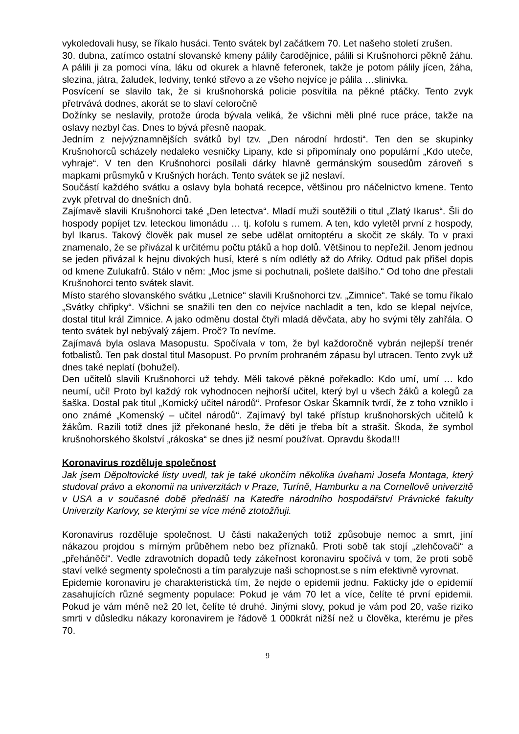vykoledovali husy, se říkalo husáci. Tento svátek byl začátkem 70. Let našeho století zrušen.
30. dubna, zatímco ostatní slovanské kmeny pálily čarodějnice, pálili si Krušnohorci pěkně žáhu. A pálili ji za pomoci vína, láku od okurek a hlavně feferonek, takže je potom pálily jícen, žáha, slezina, játra, žaludek, ledviny, tenké střevo a ze všeho nejvíce je pálila …slinivka.
Posvícení se slavilo tak, že si krušnohorská policie posvítila na pěkné ptáčky. Tento zvyk přetrvává dodnes, akorát se to slaví celoročně
Dožínky se neslavily, protože úroda bývala veliká, že všichni měli plné ruce práce, takže na oslavy nezbyl čas. Dnes to bývá přesně naopak.
Jedním z nejvýznamnějších svátků byl tzv. „Den národní hrdosti“. Ten den se skupinky Krušnohorců scházely nedaleko vesničky Lipany, kde si připomínaly ono populární „Kdo uteče, vyhraje“. V ten den Krušnohorci posílali dárky hlavně germánským sousedům zároveň s mapkami průsmyků v Krušných horách. Tento svátek se již neslaví.
Součástí každého svátku a oslavy byla bohatá recepce, většinou pro náčelnictvo kmene. Tento zvyk přetrval do dnešních dnů.
Zajímavě slavili Krušnohorci také „Den letectva“. Mladí muži soutěžili o titul „Zlatý Ikarus“. Šli do hospody popíjet tzv. leteckou limonádu … tj. kofolu s rumem. A ten, kdo vyletěl první z hospody, byl Ikarus. Takový člověk pak musel ze sebe udělat ornitoptéru a skočit ze skály. To v praxi znamenalo, že se přivázal k určitému počtu ptáků a hop dolů. Většinou to nepřežil. Jenom jednou se jeden přivázal k hejnu divokých husí, které s ním odlétly až do Afriky. Odtud pak přišel dopis od kmene Zulukafrů. Stálo v něm: „Moc jsme si pochutnali, pošlete dalšího.“ Od toho dne přestali Krušnohorci tento svátek slavit.
Místo starého slovanského svátku „Letnice“ slavili Krušnohorci tzv. „Zimnice“. Také se tomu říkalo „Svátky chřipky“. Všichni se snažili ten den co nejvíce nachladit a ten, kdo se klepal nejvíce, dostal titul král Zimnice. A jako odměnu dostal čtyři mladá děvčata, aby ho svými těly zahřála. O tento svátek byl nebývalý zájem. Proč? To nevíme.
Zajímavá byla oslava Masopustu. Spočívala v tom, že byl každoročně vybrán nejlepší trenér fotbalistů. Ten pak dostal titul Masopust. Po prvním prohraném zápasu byl utracen. Tento zvyk už dnes také neplatí (bohužel).
Den učitelů slavili Krušnohorci už tehdy. Měli takové pěkné pořekadlo: Kdo umí, umí … kdo neumí, učí! Proto byl každý rok vyhodnocen nejhorší učitel, který byl u všech žáků a kolegů za šaška. Dostal pak titul „Komický učitel národů“. Profesor Oskar Škamník tvrdí, že z toho vzniklo i ono známé „Komenský – učitel národů“. Zajímavý byl také přístup krušnohorských učitelů k žákům. Razili totiž dnes již překonané heslo, že děti je třeba bít a strašit. Škoda, že symbol krušnohorského školství „rákoska“ se dnes již nesmí používat. Opravdu škoda!!!
Koronavirus rozděluje společnost
Jak jsem Děpoltovické listy uvedl, tak je také ukončím několika úvahami Josefa Montaga, který studoval právo a ekonomii na univerzitách v Praze, Turíně, Hamburku a na Cornellově univerzitě v USA a v současné době přednáší na Katedře národního hospodářství Právnické fakulty Univerzity Karlovy, se kterými se více méně ztotožňuji.
Koronavirus rozděluje společnost. U části nakažených totiž způsobuje nemoc a smrt, jiní nákazou projdou s mírným průběhem nebo bez příznaků. Proti sobě tak stojí „zlehčovači“ a „přeháněči“. Vedle zdravotních dopadů tedy zákeřnost koronaviru spočívá v tom, že proti sobě staví velké segmenty společnosti a tím paralyzuje naši schopnost.se s ním efektivně vyrovnat.
Epidemie koronaviru je charakteristická tím, že nejde o epidemii jednu. Fakticky jde o epidemií zasahujících různé segmenty populace: Pokud je vám 70 let a více, čelíte té první epidemii. Pokud je vám méně než 20 let, čelíte té druhé. Jinými slovy, pokud je vám pod 20, vaše riziko smrti v důsledku nákazy koronavirem je řádově 1 000krát nižší než u člověka, kterému je přes 70.
9